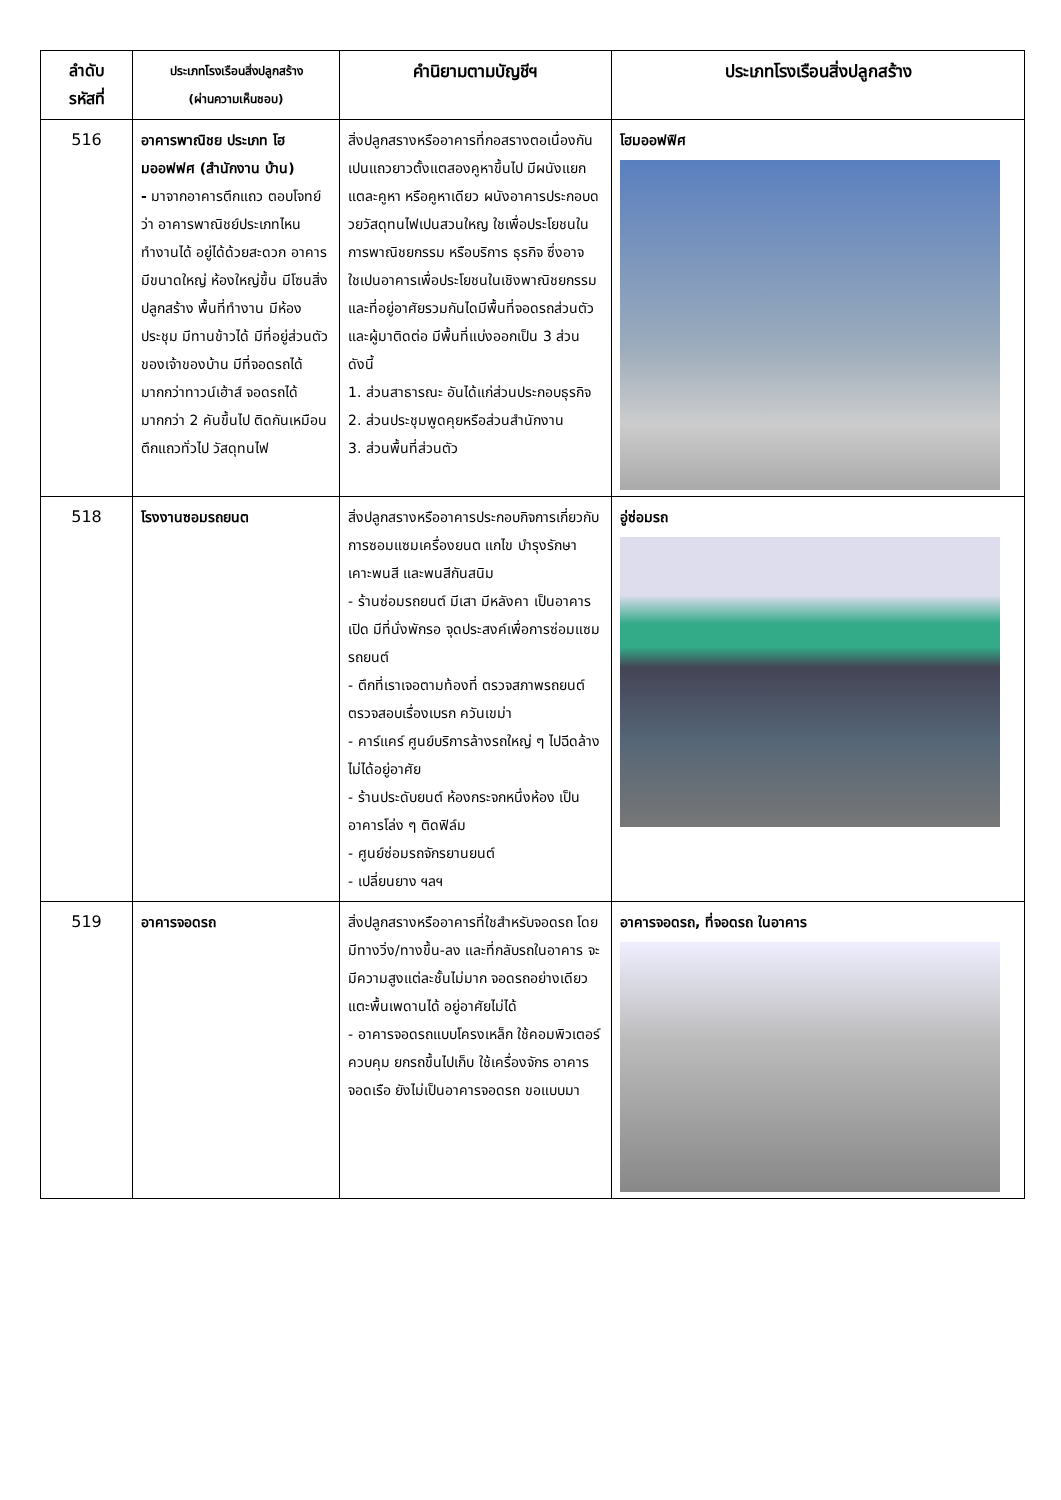| ลำดับ รหัสที่ | ประเภทโรงเรือนสิ่งปลูกสร้าง (ผ่านความเห็นชอบ) | คำนิยามตามบัญชีฯ | ประเภทโรงเรือนสิ่งปลูกสร้าง |
| --- | --- | --- | --- |
| 516 | อาคารพาณิชย ประเภท โฮมออฟฟศ (สำนักงาน บ้าน) - มาจากอาคารตึกแถว ตอบโจทย์ว่า อาคารพาณิชย์ประเภทไหนทำงานได้ อยู่ได้ด้วยสะดวก อาคารมีขนาดใหญ่ ห้องใหญ่ขึ้น มีโซนสิ่งปลูกสร้าง พื้นที่ทำงาน มีห้องประชุม มีทานข้าวได้ มีที่อยู่ส่วนตัวของเจ้าของบ้าน มีที่จอดรถได้มากกว่าทาวน์เฮ้าส์ จอดรถได้มากกว่า 2 คันขึ้นไป ติดกันเหมือนตึกแถวทั่วไป วัสดุทนไฟ | สิ่งปลูกสรางหรืออาคารที่กอสรางตอเนื่องกันเปนแถวยาวตั้งแตสองคูหาขึ้นไป มีผนังแยกแตละคูหา หรือคูหาเดียว ผนังอาคารประกอบดวยวัสดุทนไฟเปนสวนใหญ ใชเพื่อประโยชนในการพาณิชยกรรม หรือบริการ ธุรกิจ ซึ่งอาจใชเปนอาคารเพื่อประโยชนในเชิงพาณิชยกรรม และที่อยู่อาศัยรวมกันไดมีพื้นที่จอดรถส่วนตัวและผู้มาติดต่อ มีพื้นที่แบ่งออกเป็น 3 ส่วน ดังนี้ 1. ส่วนสาธารณะ อันได้แก่ส่วนประกอบธุรกิจ 2. ส่วนประชุมพูดคุยหรือส่วนสำนักงาน 3. ส่วนพื้นที่ส่วนตัว | โฮมออฟฟิศ |
| 518 | โรงงานซอมรถยนต | สิ่งปลูกสรางหรืออาคารประกอบกิจการเกี่ยวกับการซอมแซมเครื่องยนต แกไข บำรุงรักษา เคาะพนสี และพนสีกันสนิม - ร้านซ่อมรถยนต์ มีเสา มีหลังคา เป็นอาคารเปิด มีที่นั่งพักรอ จุดประสงค์เพื่อการซ่อมแซมรถยนต์ - ตึกที่เราเจอตามท้องที่ ตรวจสภาพรถยนต์ ตรวจสอบเรื่องเบรก ควันเขม่า - คาร์แคร์ ศูนย์บริการล้างรถใหญ่ ๆ ไปฉีดล้าง ไม่ได้อยู่อาศัย - ร้านประดับยนต์ ห้องกระจกหนึ่งห้อง เป็นอาคารโล่ง ๆ ติดฟิล์ม - ศูนย์ซ่อมรถจักรยานยนต์ - เปลี่ยนยาง ฯลฯ | อู่ซ่อมรถ |
| 519 | อาคารจอดรถ | สิ่งปลูกสรางหรืออาคารที่ใชสำหรับจอดรถ โดยมีทางวิ่ง/ทางขึ้น-ลง และที่กลับรถในอาคาร จะมีความสูงแต่ละชั้นไม่มาก จอดรถอย่างเดียว แตะพื้นเพดานได้ อยู่อาศัยไม่ได้ - อาคารจอดรถแบบโครงเหล็ก ใช้คอมพิวเตอร์ควบคุม ยกรถขึ้นไปเก็บ ใช้เครื่องจักร อาคารจอดเรือ ยังไม่เป็นอาคารจอดรถ ขอแบบมา | อาคารจอดรถ, ที่จอดรถ ในอาคาร |